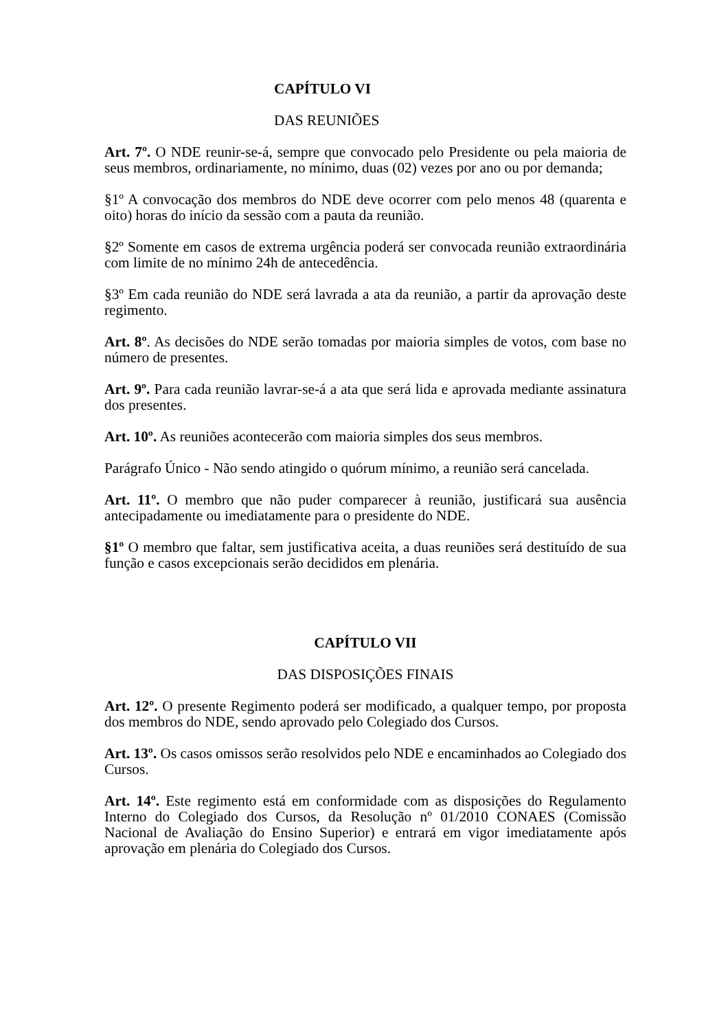CAPÍTULO VI
DAS REUNIÕES
Art. 7º. O NDE reunir-se-á, sempre que convocado pelo Presidente ou pela maioria de seus membros, ordinariamente, no mínimo, duas (02) vezes por ano ou por demanda;
§1º A convocação dos membros do NDE deve ocorrer com pelo menos 48 (quarenta e oito) horas do início da sessão com a pauta da reunião.
§2º Somente em casos de extrema urgência poderá ser convocada reunião extraordinária com limite de no mínimo 24h de antecedência.
§3º Em cada reunião do NDE será lavrada a ata da reunião, a partir da aprovação deste regimento.
Art. 8º. As decisões do NDE serão tomadas por maioria simples de votos, com base no número de presentes.
Art. 9º. Para cada reunião lavrar-se-á a ata que será lida e aprovada mediante assinatura dos presentes.
Art. 10º. As reuniões acontecerão com maioria simples dos seus membros.
Parágrafo Único - Não sendo atingido o quórum mínimo, a reunião será cancelada.
Art. 11º. O membro que não puder comparecer à reunião, justificará sua ausência antecipadamente ou imediatamente para o presidente do NDE.
§1º O membro que faltar, sem justificativa aceita, a duas reuniões será destituído de sua função e casos excepcionais serão decididos em plenária.
CAPÍTULO VII
DAS DISPOSIÇÕES FINAIS
Art. 12º. O presente Regimento poderá ser modificado, a qualquer tempo, por proposta dos membros do NDE, sendo aprovado pelo Colegiado dos Cursos.
Art. 13º. Os casos omissos serão resolvidos pelo NDE e encaminhados ao Colegiado dos Cursos.
Art. 14º. Este regimento está em conformidade com as disposições do Regulamento Interno do Colegiado dos Cursos, da Resolução nº 01/2010 CONAES (Comissão Nacional de Avaliação do Ensino Superior) e entrará em vigor imediatamente após aprovação em plenária do Colegiado dos Cursos.